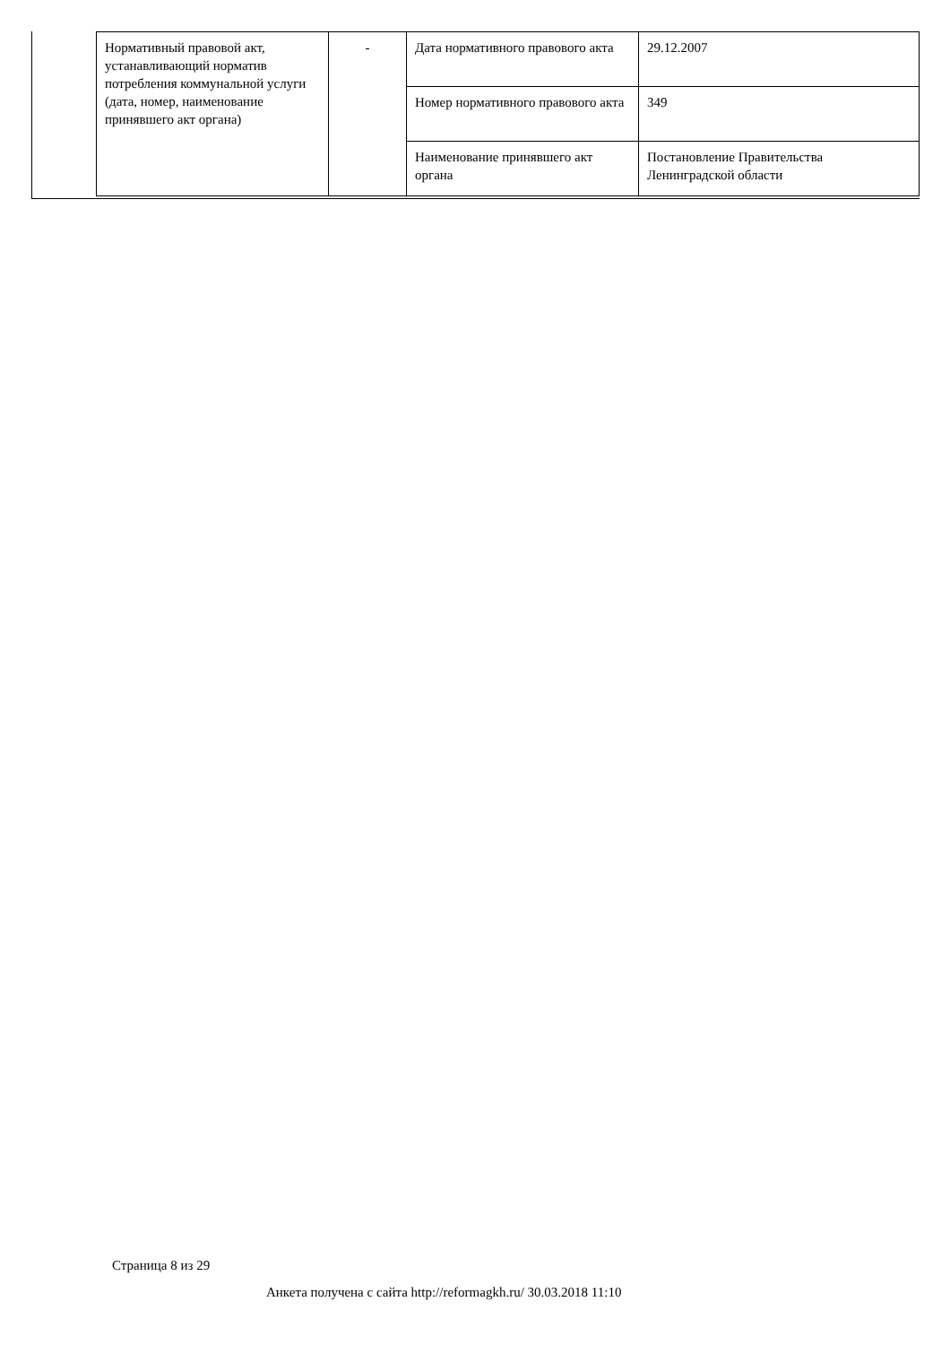| Нормативный правовой акт, устанавливающий норматив потребления коммунальной услуги (дата, номер, наименование принявшего акт органа) | - | Дата нормативного правового акта | 29.12.2007 |
| | | Номер нормативного правового акта | 349 |
| | | Наименование принявшего акт органа | Постановление Правительства Ленинградской области |
Страница 8 из 29
Анкета получена с сайта http://reformagkh.ru/ 30.03.2018 11:10